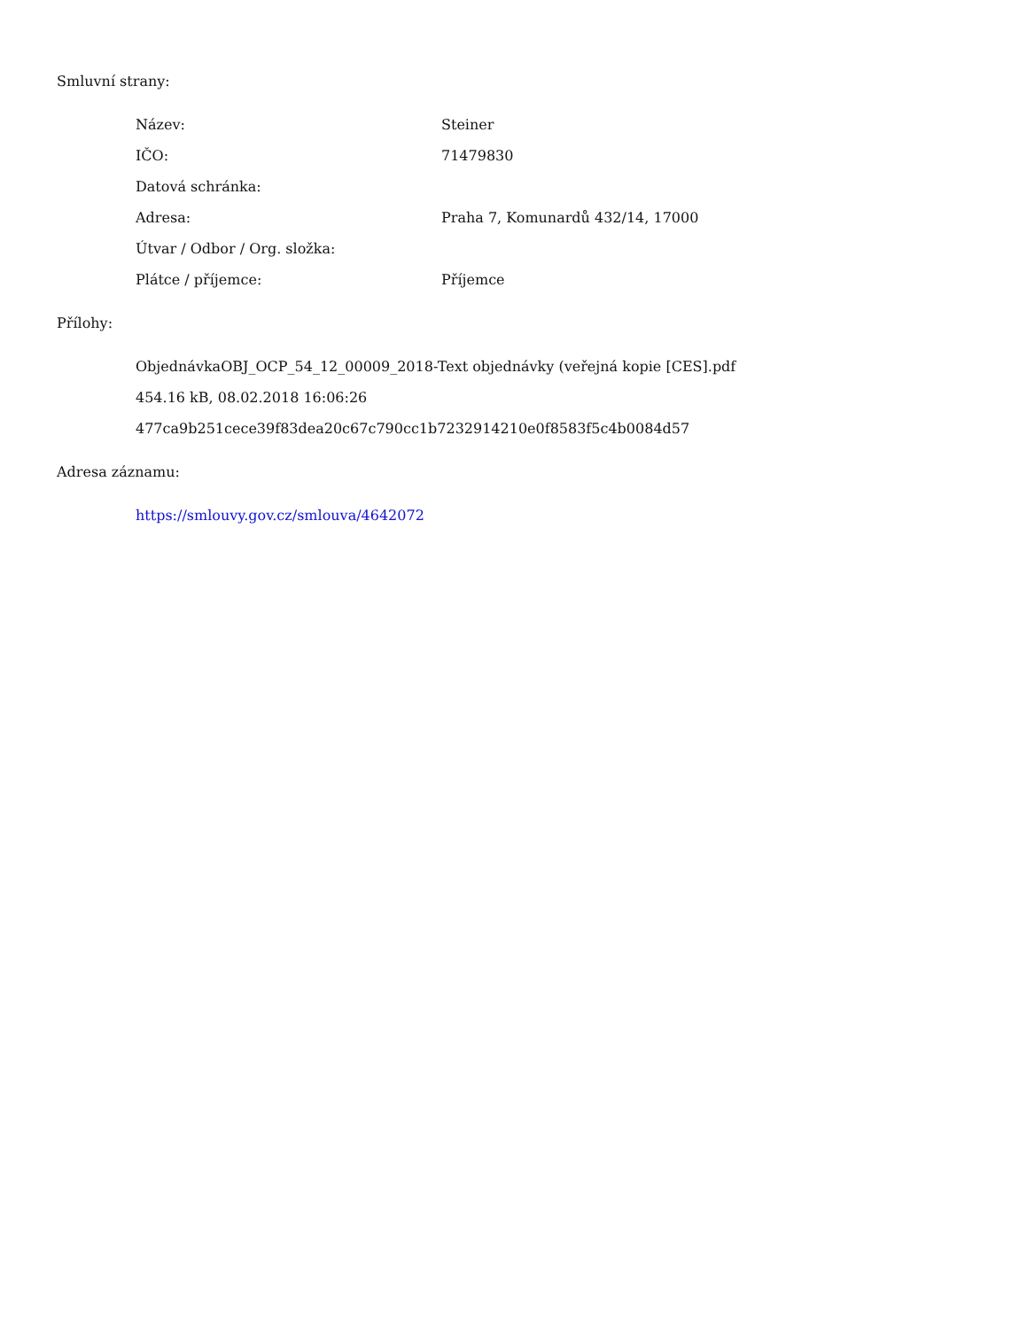Smluvní strany:
| Název: | Steiner |
| IČO: | 71479830 |
| Datová schránka: | |
| Adresa: | Praha 7, Komunardů 432/14, 17000 |
| Útvar / Odbor / Org. složka: | |
| Plátce / příjemce: | Příjemce |
Přílohy:
ObjednávkaOBJ_OCP_54_12_00009_2018-Text objednávky (veřejná kopie [CES].pdf
454.16 kB, 08.02.2018 16:06:26
477ca9b251cece39f83dea20c67c790cc1b7232914210e0f8583f5c4b0084d57
Adresa záznamu:
https://smlouvy.gov.cz/smlouva/4642072